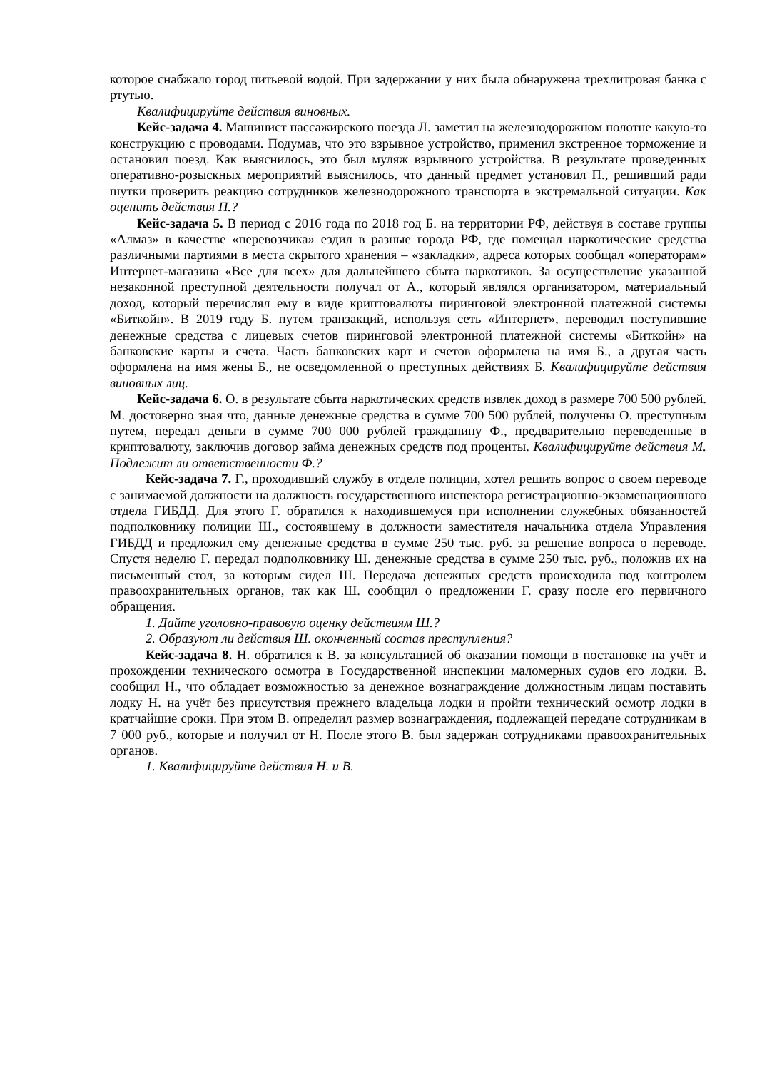которое снабжало город питьевой водой. При задержании у них была обнаружена трехлитровая банка с ртутью.
Квалифицируйте действия виновных.
Кейс-задача 4. Машинист пассажирского поезда Л. заметил на железнодорожном полотне какую-то конструкцию с проводами. Подумав, что это взрывное устройство, применил экстренное торможение и остановил поезд. Как выяснилось, это был муляж взрывного устройства. В результате проведенных оперативно-розыскных мероприятий выяснилось, что данный предмет установил П., решивший ради шутки проверить реакцию сотрудников железнодорожного транспорта в экстремальной ситуации. Как оценить действия П.?
Кейс-задача 5. В период с 2016 года по 2018 год Б. на территории РФ, действуя в составе группы «Алмаз» в качестве «перевозчика» ездил в разные города РФ, где помещал наркотические средства различными партиями в места скрытого хранения – «закладки», адреса которых сообщал «операторам» Интернет-магазина «Все для всех» для дальнейшего сбыта наркотиков. За осуществление указанной незаконной преступной деятельности получал от А., который являлся организатором, материальный доход, который перечислял ему в виде криптовалюты пиринговой электронной платежной системы «Биткойн». В 2019 году Б. путем транзакций, используя сеть «Интернет», переводил поступившие денежные средства с лицевых счетов пиринговой электронной платежной системы «Биткойн» на банковские карты и счета. Часть банковских карт и счетов оформлена на имя Б., а другая часть оформлена на имя жены Б., не осведомленной о преступных действиях Б. Квалифицируйте действия виновных лиц.
Кейс-задача 6. О. в результате сбыта наркотических средств извлек доход в размере 700 500 рублей. М. достоверно зная что, данные денежные средства в сумме 700 500 рублей, получены О. преступным путем, передал деньги в сумме 700 000 рублей гражданину Ф., предварительно переведенные в криптовалюту, заключив договор займа денежных средств под проценты. Квалифицируйте действия М. Подлежит ли ответственности Ф.?
Кейс-задача 7. Г., проходивший службу в отделе полиции, хотел решить вопрос о своем переводе с занимаемой должности на должность государственного инспектора регистрационно-экзаменационного отдела ГИБДД. Для этого Г. обратился к находившемуся при исполнении служебных обязанностей подполковнику полиции Ш., состоявшему в должности заместителя начальника отдела Управления ГИБДД и предложил ему денежные средства в сумме 250 тыс. руб. за решение вопроса о переводе. Спустя неделю Г. передал подполковнику Ш. денежные средства в сумме 250 тыс. руб., положив их на письменный стол, за которым сидел Ш. Передача денежных средств происходила под контролем правоохранительных органов, так как Ш. сообщил о предложении Г. сразу после его первичного обращения.
1. Дайте уголовно-правовую оценку действиям Ш.?
2. Образуют ли действия Ш. оконченный состав преступления?
Кейс-задача 8. Н. обратился к В. за консультацией об оказании помощи в постановке на учёт и прохождении технического осмотра в Государственной инспекции маломерных судов его лодки. В. сообщил Н., что обладает возможностью за денежное вознаграждение должностным лицам поставить лодку Н. на учёт без присутствия прежнего владельца лодки и пройти технический осмотр лодки в кратчайшие сроки. При этом В. определил размер вознаграждения, подлежащей передаче сотрудникам в 7 000 руб., которые и получил от Н. После этого В. был задержан сотрудниками правоохранительных органов.
1. Квалифицируйте действия Н. и В.